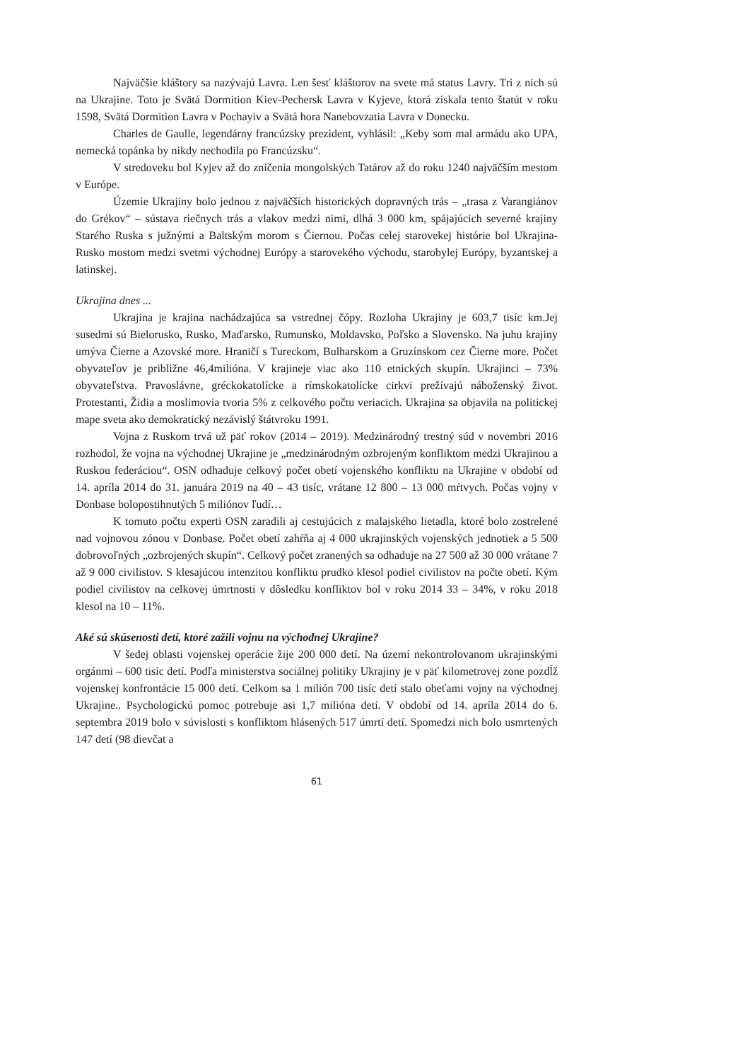Najväčšie kláštory sa nazývajú Lavra. Len šesť kláštorov na svete má status Lavry. Tri z nich sú na Ukrajine. Toto je Svätá Dormition Kiev-Pechersk Lavra v Kyjeve, ktorá získala tento štatút v roku 1598, Svätá Dormition Lavra v Pochayiv a Svätá hora Nanebovzatia Lavra v Donecku.
Charles de Gaulle, legendárny francúzsky prezident, vyhlásil: „Keby som mal armádu ako UPA, nemecká topánka by nikdy nechodila po Francúzsku“.
V stredoveku bol Kyjev až do zničenia mongolských Tatárov až do roku 1240 najväčším mestom v Európe.
Územie Ukrajiny bolo jednou z najväčších historických dopravných trás – „trasa z Varangiánov do Grékov“ – sústava riečnych trás a vlakov medzi nimi, dlhá 3 000 km, spájajúcich severné krajiny Starého Ruska s južnými a Baltským morom s Čiernou. Počas celej starovekej histórie bol Ukrajina-Rusko mostom medzi svetmi východnej Európy a starovekého východu, starobylej Európy, byzantskej a latinskej.
Ukrajina dnes ...
Ukrajina je krajina nachádzajúca sa vstrednej čópy. Rozloha Ukrajiny je 603,7 tisíc km.Jej susedmi sú Bielorusko, Rusko, Maďarsko, Rumunsko, Moldavsko, Poľsko a Slovensko. Na juhu krajiny umýva Čierne a Azovské more. Hraničí s Tureckom, Bulharskom a Gruzínskom cez Čierne more. Počet obyvateľov je približne 46,4milióna. V krajineje viac ako 110 etnických skupín. Ukrajinci – 73% obyvateľstva. Pravoslávne, gréckokatolícke a rímskokatolícke cirkvi prežívajú náboženský život. Protestanti, Židia a moslimovia tvoria 5% z celkového počtu veriacich. Ukrajina sa objavila na politickej mape sveta ako demokratický nezávislý štátvroku 1991.
Vojna z Ruskom trvá už päť rokov (2014 – 2019). Medzinárodný trestný súd v novembri 2016 rozhodol, že vojna na východnej Ukrajine je „medzinárodným ozbrojeným konfliktom medzi Ukrajinou a Ruskou federáciou“. OSN odhaduje celkový počet obetí vojenského konfliktu na Ukrajine v období od 14. apríla 2014 do 31. januára 2019 na 40 – 43 tisíc, vrátane 12 800 – 13 000 mŕtvych. Počas vojny v Donbase bolopostihnutých 5 miliónov ľudí…
K tomuto počtu experti OSN zaradili aj cestujúcich z malajského lietadla, ktoré bolo zostrelené nad vojnovou zónou v Donbase. Počet obetí zahŕňa aj 4 000 ukrajinských vojenských jednotiek a 5 500 dobrovoľných „ozbrojených skupín“. Celkový počet zranených sa odhaduje na 27 500 až 30 000 vrátane 7 až 9 000 civilistov. S klesajúcou intenzitou konfliktu prudko klesol podiel civilistov na počte obetí. Kým podiel civilistov na celkovej úmrtnosti v dôsledku konfliktov bol v roku 2014 33 – 34%, v roku 2018 klesol na 10 – 11%.
Aké sú skúsenosti detí, ktoré zažili vojnu na východnej Ukrajine?
V šedej oblasti vojenskej operácie žije 200 000 detí. Na území nekontrolovanom ukrajinskými orgánmi – 600 tisíc detí. Podľa ministerstva sociálnej politiky Ukrajiny je v päť kilometrovej zone pozdĺž vojenskej konfrontácie 15 000 detí. Celkom sa 1 milión 700 tisíc detí stalo obeťami vojny na východnej Ukrajine.. Psychologickú pomoc potrebuje asi 1,7 milióna detí. V období od 14. apríla 2014 do 6. septembra 2019 bolo v súvislosti s konfliktom hlásených 517 úmrtí detí. Spomedzi nich bolo usmrtených 147 detí (98 dievčat a
61